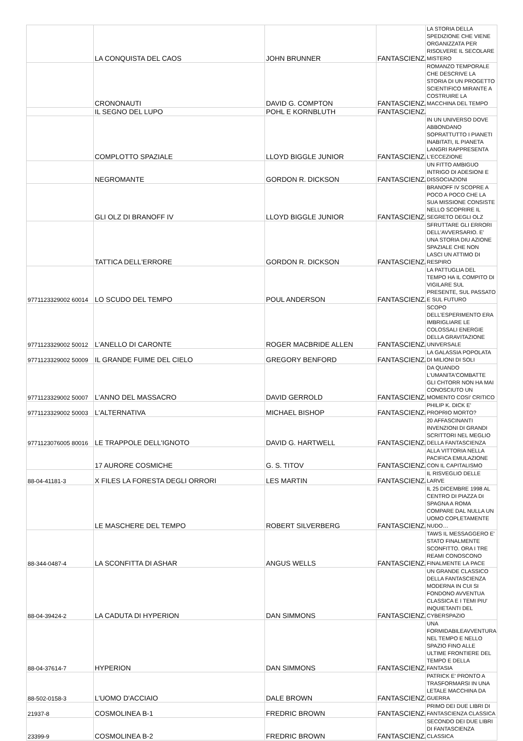| | LA CONQUISTA DEL CAOS | JOHN BRUNNER | FANTASCIENZA | LA STORIA DELLA SPEDIZIONE CHE VIENE ORGANIZZATA PER RISOLVERE IL SECOLARE MISTERO |
| | CRONONAUTI | DAVID G. COMPTON | FANTASCIENZA | ROMANZO TEMPORALE CHE DESCRIVE LA STORIA DI UN PROGETTO SCIENTIFICO MIRANTE A COSTRUIRE LA MACCHINA DEL TEMPO |
| | IL SEGNO DEL LUPO | POHL E KORNBLUTH | FANTASCIENZA | |
| | COMPLOTTO SPAZIALE | LLOYD BIGGLE JUNIOR | FANTASCIENZA | IN UN UNIVERSO DOVE ABBONDANO SOPRATTUTTO I PIANETI INABITATI, IL PIANETA LANGRI RAPPRESENTA L'ECCEZIONE |
| | NEGROMANTE | GORDON R. DICKSON | FANTASCIENZA | UN FITTO AMBIGUO INTRIGO DI ADESIONI E DISSOCIAZIONI |
| | GLI OLZ DI BRANOFF IV | LLOYD BIGGLE JUNIOR | FANTASCIENZA | BRANOFF IV SCOPRE A POCO A POCO CHE LA SUA MISSIONE CONSISTE NELLO SCOPRIRE IL SEGRETO DEGLI OLZ |
| | TATTICA DELL'ERRORE | GORDON R. DICKSON | FANTASCIENZA | SFRUTTARE GLI ERRORI DELL'AVVERSARIO. E' UNA STORIA DIU AZIONE SPAZIALE CHE NON LASCI UN ATTIMO DI RESPIRO |
| 9771123329002 60014 | LO SCUDO DEL TEMPO | POUL ANDERSON | FANTASCIENZA | LA PATTUGLIA DEL TEMPO HA IL COMPITO DI VIGILARE SUL PRESENTE, SUL PASSATO E SUL FUTURO |
| 9771123329002 50012 | L'ANELLO DI CARONTE | ROGER MACBRIDE ALLEN | FANTASCIENZA | SCOPO DELL'ESPERIMENTO ERA IMBRIGLIARE LE COLOSSALI ENERGIE DELLA GRAVITAZIONE UNIVERSALE |
| 9771123329002 50009 | IL GRANDE FUIME DEL CIELO | GREGORY BENFORD | FANTASCIENZA | LA GALASSIA POPOLATA DI MILIONI DI SOLI |
| 9771123329002 50007 | L'ANNO DEL MASSACRO | DAVID GERROLD | FANTASCIENZA | DA QUANDO L'UMANITA'COMBATTE GLI CHTORR NON HA MAI CONOSCIUTO UN MOMENTO COSI' CRITICO |
| 9771123329002 50003 | L'ALTERNATIVA | MICHAEL BISHOP | FANTASCIENZA | PHILIP K. DICK E' PROPRIO MORTO? |
| 9771123076005 80016 | LE TRAPPOLE DELL'IGNOTO | DAVID G. HARTWELL | FANTASCIENZA | 20 AFFASCINANTI INVENZIONI DI GRANDI SCRITTORI NEL MEGLIO DELLA FANTASCIENZA |
| | 17 AURORE COSMICHE | G. S. TITOV | FANTASCIENZA | ALLA VITTORIA NELLA PACIFICA EMULAZIONE CON IL CAPITALISMO |
| 88-04-41181-3 | X FILES LA FORESTA DEGLI ORRORI | LES MARTIN | FANTASCIENZA | IL RISVEGLIO DELLE LARVE |
| | LE MASCHERE DEL TEMPO | ROBERT SILVERBERG | FANTASCIENZA | IL 25 DICEMBRE 1998 AL CENTRO DI PIAZZA DI SPAGNA A ROMA COMPARE DAL NULLA UN UOMO COPLETAMENTE NUDO… |
| 88-344-0487-4 | LA SCONFITTA DI ASHAR | ANGUS WELLS | FANTASCIENZA | TAWS IL MESSAGGERO E' STATO FINALMENTE SCONFITTO. ORA I TRE REAMI CONOSCONO FINALMENTE LA PACE |
| 88-04-39424-2 | LA CADUTA DI HYPERION | DAN SIMMONS | FANTASCIENZA | UN GRANDE CLASSICO DELLA FANTASCIENZA MODERNA IN CUI SI FONDONO AVVENTUA CLASSICA E I TEMI PIU' INQUIETANTI DEL CYBERSPAZIO |
| 88-04-37614-7 | HYPERION | DAN SIMMONS | FANTASCIENZA | UNA FORMIDABILEAVVENTURA NEL TEMPO E NELLO SPAZIO FINO ALLE ULTIME FRONTIERE DEL TEMPO E DELLA FANTASIA |
| 88-502-0158-3 | L'UOMO D'ACCIAIO | DALE BROWN | FANTASCIENZA | PATRICK E' PRONTO A TRASFORMARSI IN UNA LETALE MACCHINA DA GUERRA |
| 21937-8 | COSMOLINEA B-1 | FREDRIC BROWN | FANTASCIENZA | PRIMO DEI DUE LIBRI DI FANTASCIENZA CLASSICA |
| 23399-9 | COSMOLINEA B-2 | FREDRIC BROWN | FANTASCIENZA | SECONDO DEI DUE LIBRI DI FANTASCIENZA CLASSICA |